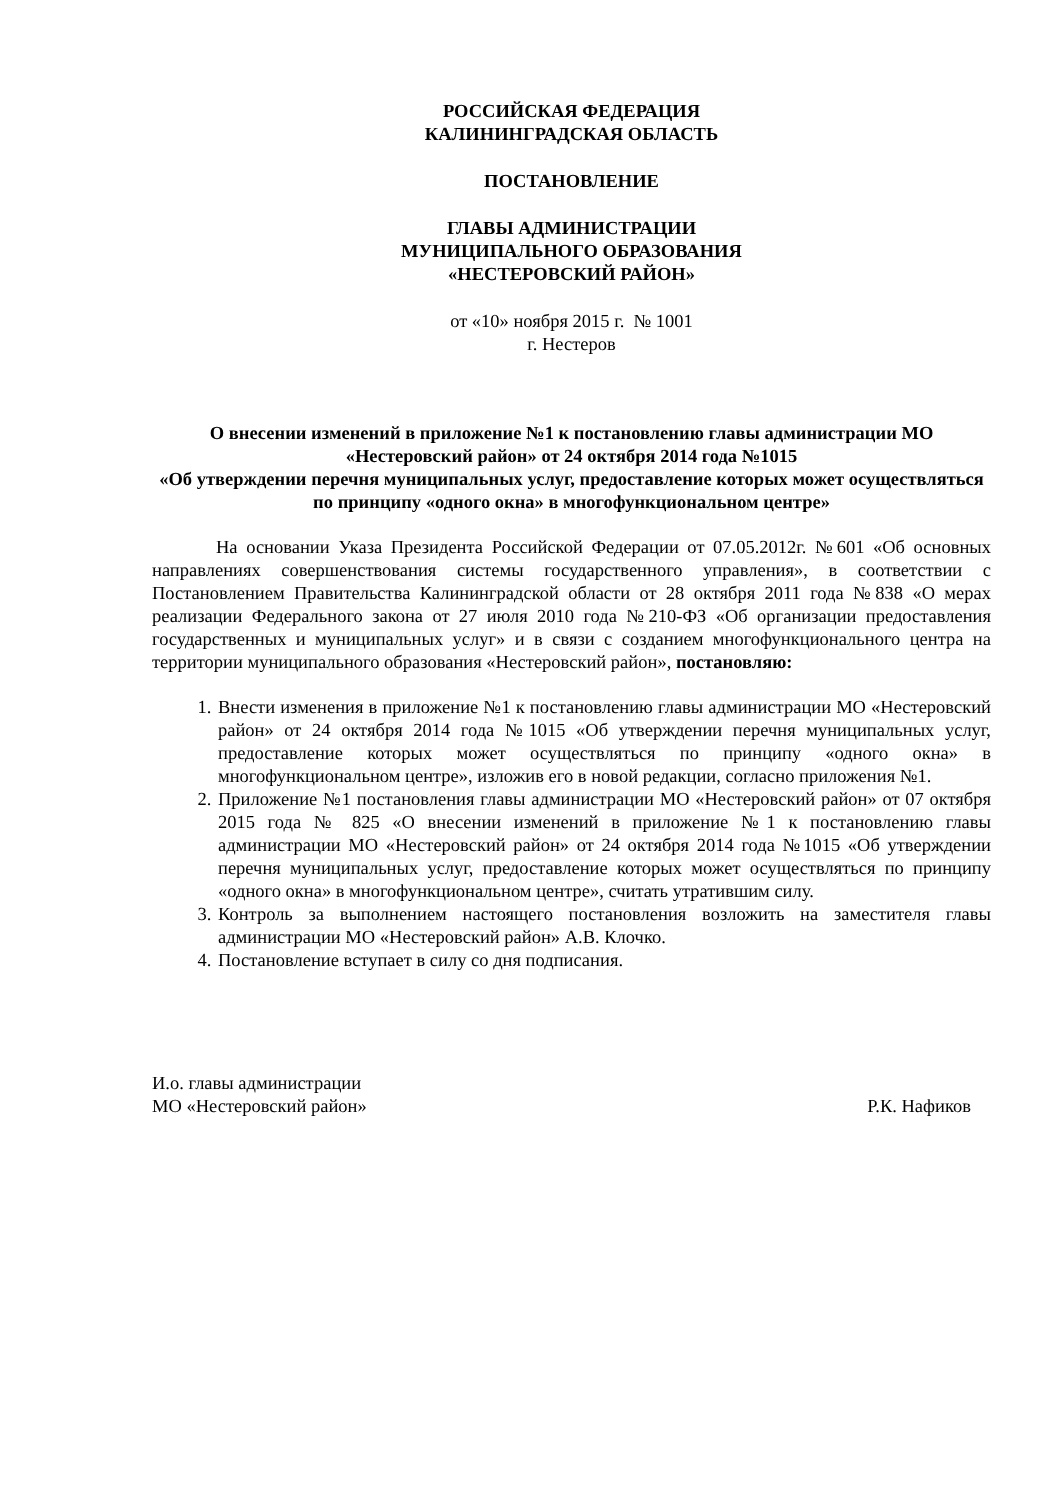РОССИЙСКАЯ ФЕДЕРАЦИЯ
КАЛИНИНГРАДСКАЯ ОБЛАСТЬ
ПОСТАНОВЛЕНИЕ
ГЛАВЫ АДМИНИСТРАЦИИ
МУНИЦИПАЛЬНОГО ОБРАЗОВАНИЯ
«НЕСТЕРОВСКИЙ РАЙОН»
от «10» ноября 2015 г. № 1001
г. Нестеров
О внесении изменений в приложение №1 к постановлению главы администрации МО «Нестеровский район» от 24 октября 2014 года №1015
«Об утверждении перечня муниципальных услуг, предоставление которых может осуществляться по принципу «одного окна» в многофункциональном центре»
На основании Указа Президента Российской Федерации от 07.05.2012г. №601 «Об основных направлениях совершенствования системы государственного управления», в соответствии с Постановлением Правительства Калининградской области от 28 октября 2011 года №838 «О мерах реализации Федерального закона от 27 июля 2010 года №210-ФЗ «Об организации предоставления государственных и муниципальных услуг» и в связи с созданием многофункционального центра на территории муниципального образования «Нестеровский район», постановляю:
1. Внести изменения в приложение №1 к постановлению главы администрации МО «Нестеровский район» от 24 октября 2014 года №1015 «Об утверждении перечня муниципальных услуг, предоставление которых может осуществляться по принципу «одного окна» в многофункциональном центре», изложив его в новой редакции, согласно приложения №1.
2. Приложение №1 постановления главы администрации МО «Нестеровский район» от 07 октября 2015 года № 825 «О внесении изменений в приложение №1 к постановлению главы администрации МО «Нестеровский район» от 24 октября 2014 года №1015 «Об утверждении перечня муниципальных услуг, предоставление которых может осуществляться по принципу «одного окна» в многофункциональном центре», считать утратившим силу.
3. Контроль за выполнением настоящего постановления возложить на заместителя главы администрации МО «Нестеровский район» А.В. Клочко.
4. Постановление вступает в силу со дня подписания.
И.о. главы администрации
МО «Нестеровский район»
Р.К. Нафиков